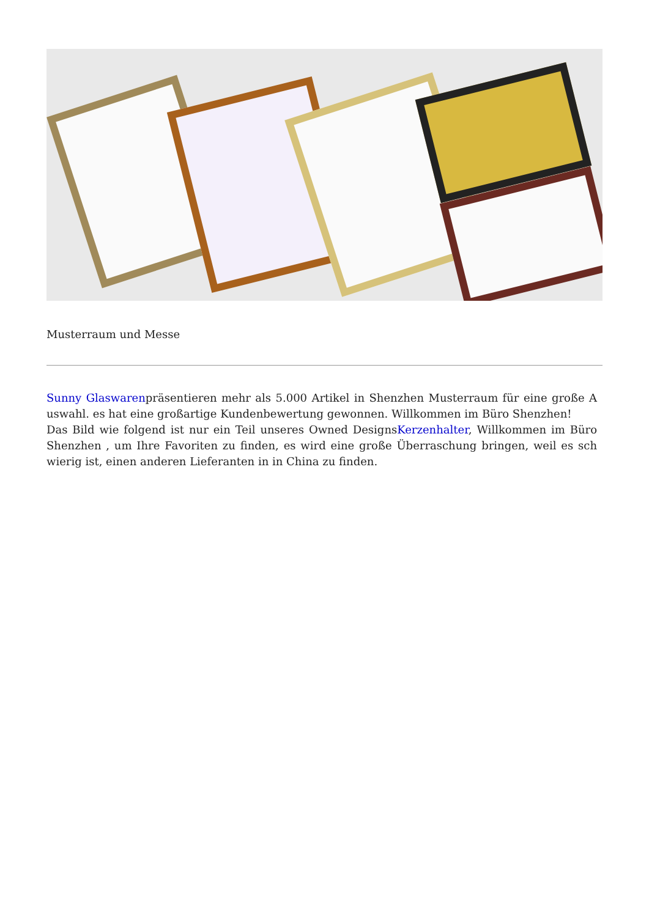Musterraum und Messe
Sunny Glaswarenpräsentieren mehr als 5.000 Artikel in Shenzhen Musterraum für eine große A uswahl. es hat eine großartige Kundenbewertung gewonnen. Willkommen im Büro Shenzhen!
Das Bild wie folgend ist nur ein Teil unseres Owned DesignsKerzenhalter, Willkommen im Büro Shenzhen , um Ihre Favoriten zu finden, es wird eine große Überraschung bringen, weil es sch wierig ist, einen anderen Lieferanten in in China zu finden.